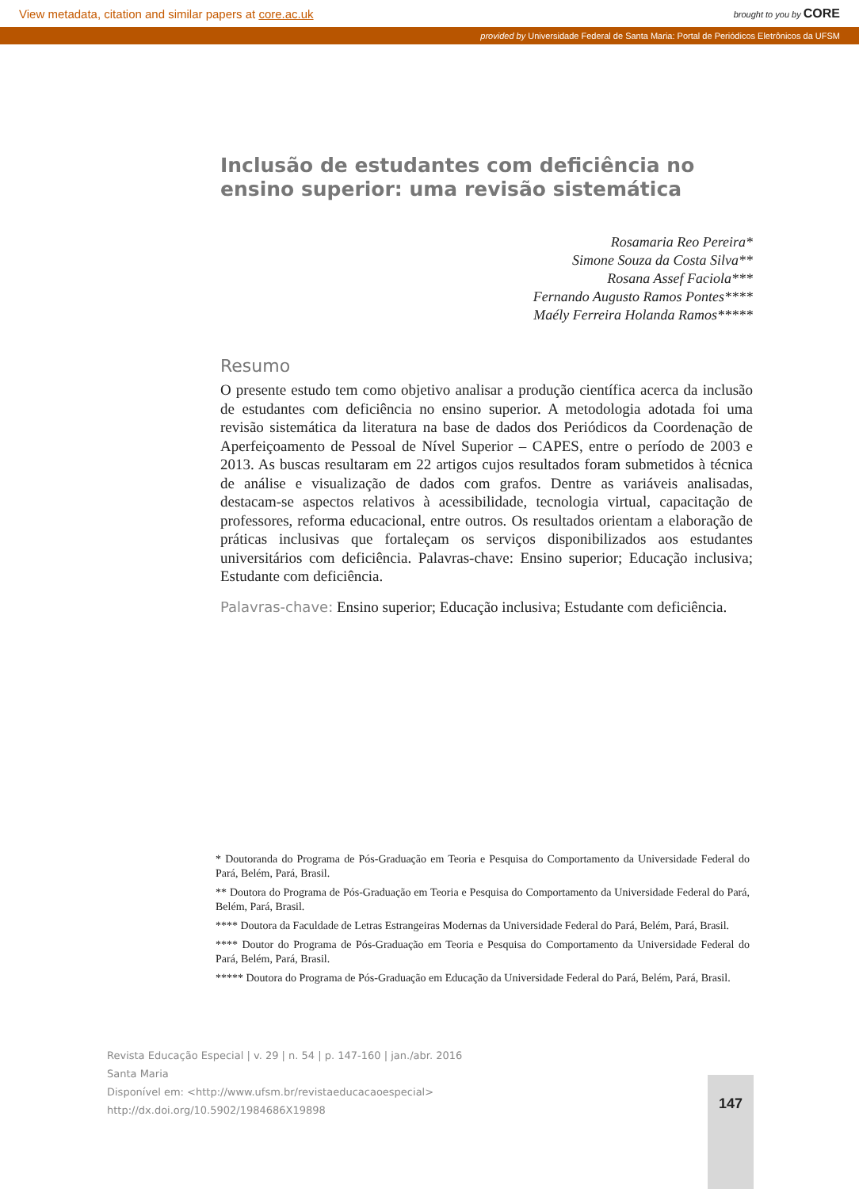View metadata, citation and similar papers at core.ac.uk brought to you by CORE
provided by Universidade Federal de Santa Maria: Portal de Periódicos Eletrônicos da UFSM
Inclusão de estudantes com deficiência no ensino superior: uma revisão sistemática
Rosamaria Reo Pereira*
Simone Souza da Costa Silva**
Rosana Assef Faciola***
Fernando Augusto Ramos Pontes****
Maély Ferreira Holanda Ramos*****
Resumo
O presente estudo tem como objetivo analisar a produção científica acerca da inclusão de estudantes com deficiência no ensino superior. A metodologia adotada foi uma revisão sistemática da literatura na base de dados dos Periódicos da Coordenação de Aperfeiçoamento de Pessoal de Nível Superior – CAPES, entre o período de 2003 e 2013. As buscas resultaram em 22 artigos cujos resultados foram submetidos à técnica de análise e visualização de dados com grafos. Dentre as variáveis analisadas, destacam-se aspectos relativos à acessibilidade, tecnologia virtual, capacitação de professores, reforma educacional, entre outros. Os resultados orientam a elaboração de práticas inclusivas que fortaleçam os serviços disponibilizados aos estudantes universitários com deficiência. Palavras-chave: Ensino superior; Educação inclusiva; Estudante com deficiência.
Palavras-chave: Ensino superior; Educação inclusiva; Estudante com deficiência.
* Doutoranda do Programa de Pós-Graduação em Teoria e Pesquisa do Comportamento da Universidade Federal do Pará, Belém, Pará, Brasil.
** Doutora do Programa de Pós-Graduação em Teoria e Pesquisa do Comportamento da Universidade Federal do Pará, Belém, Pará, Brasil.
**** Doutora da Faculdade de Letras Estrangeiras Modernas da Universidade Federal do Pará, Belém, Pará, Brasil.
**** Doutor do Programa de Pós-Graduação em Teoria e Pesquisa do Comportamento da Universidade Federal do Pará, Belém, Pará, Brasil.
***** Doutora do Programa de Pós-Graduação em Educação da Universidade Federal do Pará, Belém, Pará, Brasil.
Revista Educação Especial | v. 29 | n. 54 | p. 147-160 | jan./abr. 2016
Santa Maria
Disponível em: <http://www.ufsm.br/revistaeducacaoespecial>
http://dx.doi.org/10.5902/1984686X19898
147